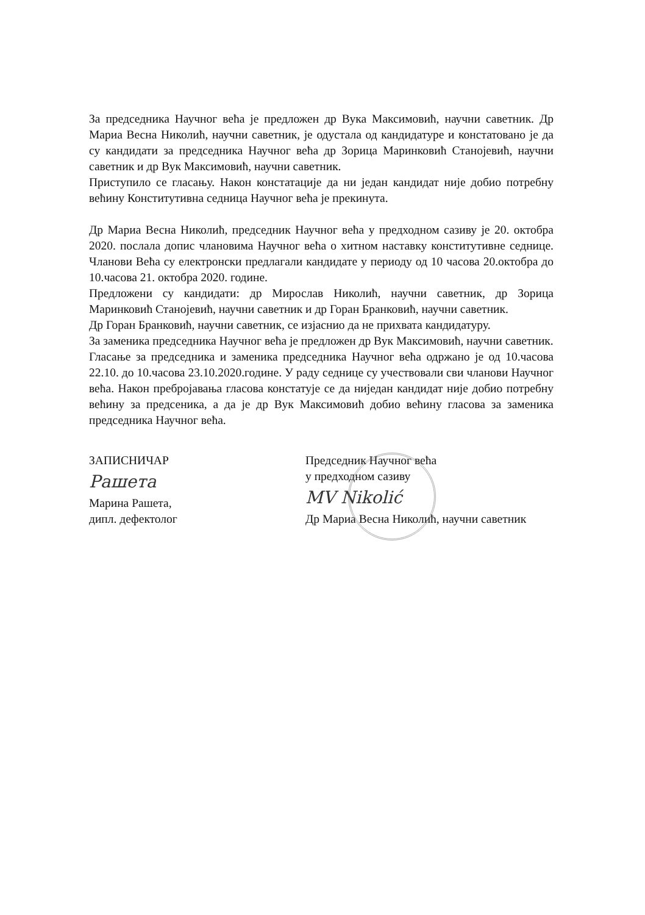За председника Научног већа је предложен др Вука Максимовић, научни саветник. Др Мариа Весна Николић, научни саветник, је одустала од кандидатуре и констатовано је да су кандидати за председника Научног већа др Зорица Маринковић Станојевић, научни саветник и др Вук Максимовић, научни саветник.
Приступило се гласању. Након констатације да ни један кандидат није добио потребну већину Конститутивна седница Научног већа је прекинута.
Др Мариа Весна Николић, председник Научног већа у предходном сазиву је 20. октобра 2020. послала допис члановима Научног већа о хитном наставку конститутивне седнице. Чланови Већа су електронски предлагали кандидате у периоду од 10 часова 20.октобра до 10.часова 21. октобра 2020. године.
Предложени су кандидати: др Мирослав Николић, научни саветник, др Зорица Маринковић Станојевић, научни саветник и др Горан Бранковић, научни саветник.
Др Горан Бранковић, научни саветник, се изјаснио да не прихвата кандидатуру.
За заменика председника Научног већа је предложен др Вук Максимовић, научни саветник.
Гласање за председника и заменика председника Научног већа одржано је од 10.часова 22.10. до 10.часова 23.10.2020.године. У раду седнице су учествовали сви чланови Научног већа. Након пребројавања гласова констатује се да ниједан кандидат није добио потребну већину за предсеника, а да је др Вук Максимовић добио већину гласова за заменика председника Научног већа.
ЗАПИСНИЧАР
Рашета
Марина Рашета,
дипл. дефектолог
Председник Научног већа
у предходном сазиву
MV Nikolić
Др Мариа Весна Николић, научни саветник